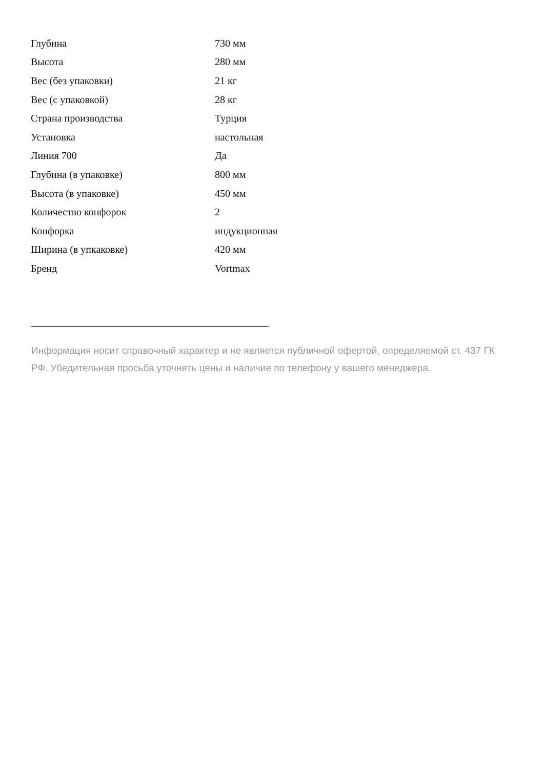| Глубина | 730 мм |
| Высота | 280 мм |
| Вес (без упаковки) | 21 кг |
| Вес (с упаковкой) | 28 кг |
| Страна производства | Турция |
| Установка | настольная |
| Линия 700 | Да |
| Глубина (в упаковке) | 800 мм |
| Высота (в упаковке) | 450 мм |
| Количество конфорок | 2 |
| Конфорка | индукционная |
| Ширина (в упкаковке) | 420 мм |
| Бренд | Vortmax |
Информация носит справочный характер и не является публичной офертой, определяемой ст. 437 ГК РФ. Убедительная просьба уточнять цены и наличие по телефону у вашего менеджера.